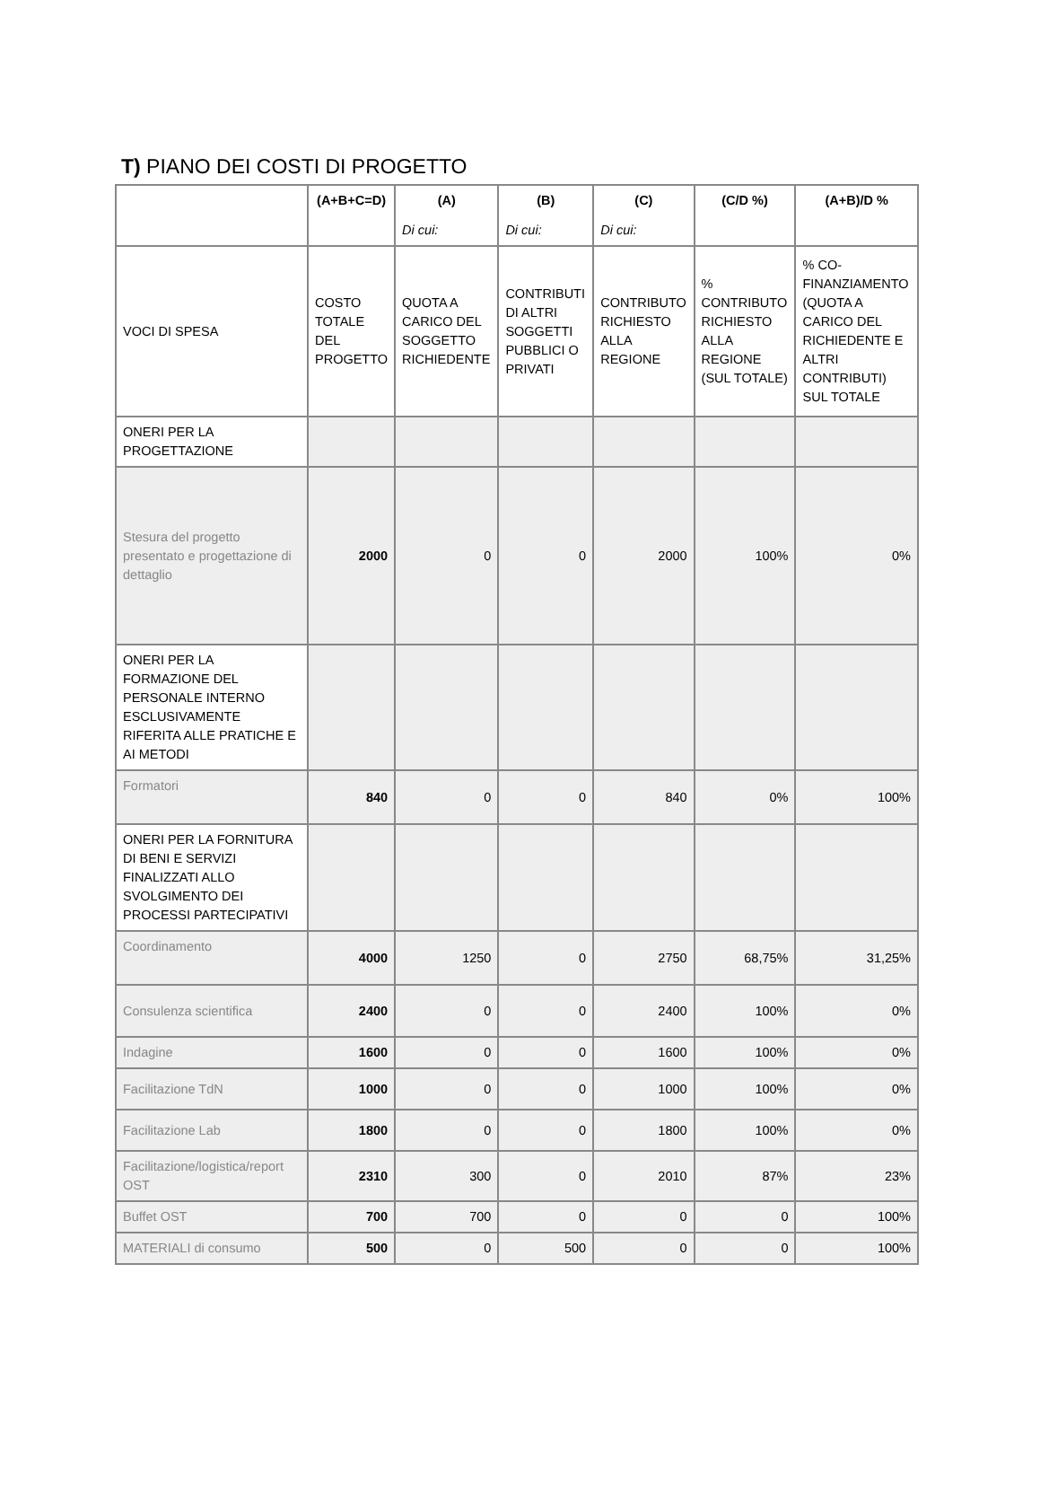T) PIANO DEI COSTI DI PROGETTO
| | (A+B+C=D) | (A) | (B) | (C) | (C/D %) | (A+B)/D % |
| --- | --- | --- | --- | --- | --- | --- |
| | | Di cui: | Di cui: | Di cui: | | |
| VOCI DI SPESA | COSTO TOTALE DEL PROGETTO | QUOTA A CARICO DEL SOGGETTO RICHIEDENTE | CONTRIBUTI DI ALTRI SOGGETTI PUBBLICI O PRIVATI | CONTRIBUTO RICHIESTO ALLA REGIONE | % CONTRIBUTO RICHIESTO ALLA REGIONE (SUL TOTALE) | % CO-FINANZIAMENTO (QUOTA A CARICO DEL RICHIEDENTE E ALTRI CONTRIBUTI) SUL TOTALE |
| ONERI PER LA PROGETTAZIONE | | | | | | |
| Stesura del progetto presentato e progettazione di dettaglio | 2000 | 0 | 0 | 2000 | 100% | 0% |
| ONERI PER LA FORMAZIONE DEL PERSONALE INTERNO ESCLUSIVAMENTE RIFERITA ALLE PRATICHE E AI METODI | | | | | | |
| Formatori | 840 | 0 | 0 | 840 | 0% | 100% |
| ONERI PER LA FORNITURA DI BENI E SERVIZI FINALIZZATI ALLO SVOLGIMENTO DEI PROCESSI PARTECIPATIVI | | | | | | |
| Coordinamento | 4000 | 1250 | 0 | 2750 | 68,75% | 31,25% |
| Consulenza scientifica | 2400 | 0 | 0 | 2400 | 100% | 0% |
| Indagine | 1600 | 0 | 0 | 1600 | 100% | 0% |
| Facilitazione TdN | 1000 | 0 | 0 | 1000 | 100% | 0% |
| Facilitazione Lab | 1800 | 0 | 0 | 1800 | 100% | 0% |
| Facilitazione/logistica/report OST | 2310 | 300 | 0 | 2010 | 87% | 23% |
| Buffet OST | 700 | 700 | 0 | 0 | 0 | 100% |
| MATERIALI di consumo | 500 | 0 | 500 | 0 | 0 | 100% |